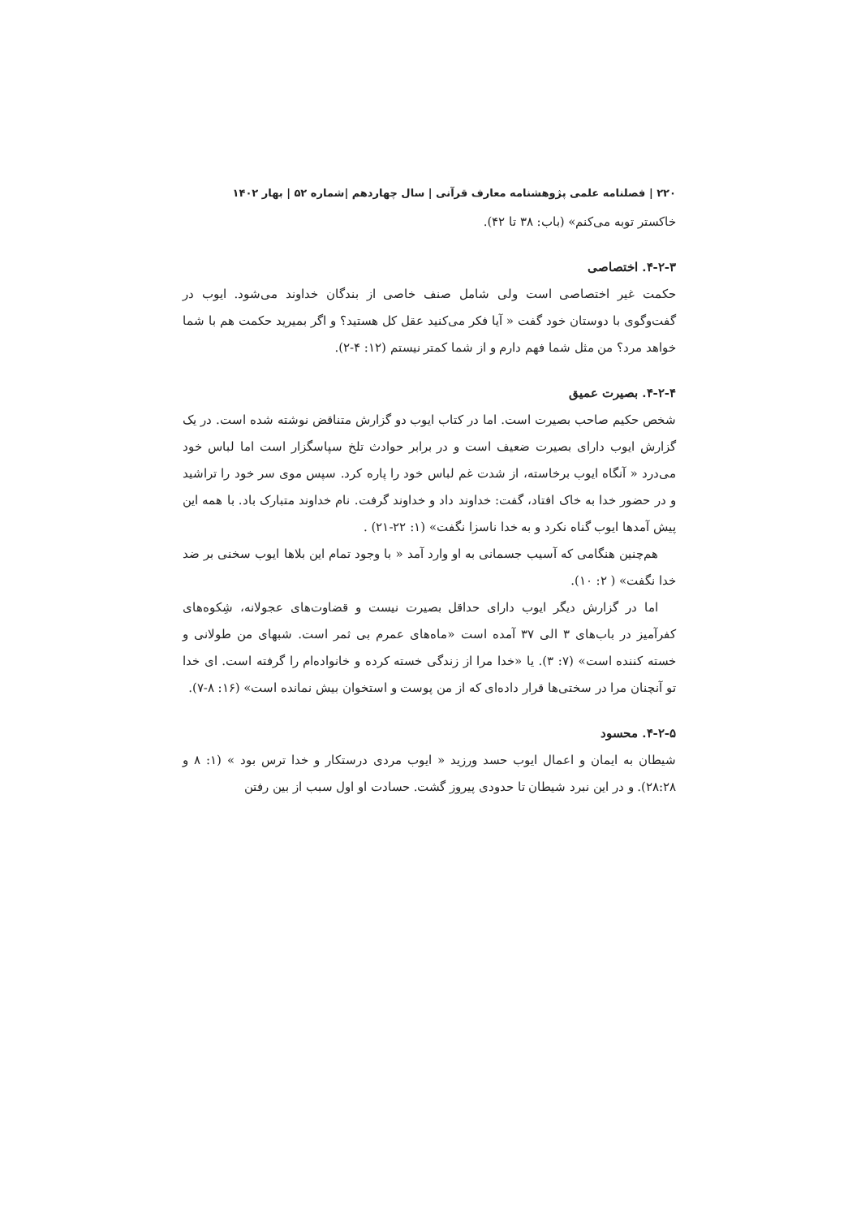۲۲۰ | فصلنامه علمی پژوهشنامه معارف قرآنی | سال چهاردهم |شماره ۵۲ | بهار ۱۴۰۲
خاکستر توبه می‌کنم» (باب: ۳۸ تا ۴۲).
۴-۲-۳. اختصاصی
حکمت غیر اختصاصی است ولی شامل صنف خاصی از بندگان خداوند می‌شود. ایوب در گفت‌وگوی با دوستان خود گفت « آیا فکر می‌کنید عقل کل هستید؟ و اگر بمیرید حکمت هم با شما خواهد مرد؟ من مثل شما فهم دارم و از شما کمتر نیستم (۱۲: ۴-۲).
۴-۲-۴. بصیرت عمیق
شخص حکیم صاحب بصیرت است. اما در کتاب ایوب دو گزارش متناقض نوشته شده است. در یک گزارش ایوب دارای بصیرت ضعیف است و در برابر حوادث تلخ سپاسگزار است اما لباس خود می‌درد « آنگاه ایوب برخاسته، از شدت غم لباس خود را پاره کرد. سپس موی سر خود را تراشید و در حضور خدا به خاک افتاد، گفت: خداوند داد و خداوند گرفت. نام خداوند متبارک باد. با همه این پیش آمدها ایوب گناه نکرد و به خدا ناسزا نگفت» (۱: ۲۲-۲۱) .
هم‌چنین هنگامی که آسیب جسمانی به او وارد آمد « با وجود تمام این بلاها ایوب سخنی بر ضد خدا نگفت» ( ۲: ۱۰).
اما در گزارش دیگر ایوب دارای حداقل بصیرت نیست و قضاوت‌های عجولانه، شِکوه‌های کفرآمیز در باب‌های ۳ الی ۳۷ آمده است «ماه‌های عمرم بی ثمر است. شبهای من طولانی و خسته کننده است» (۷: ۳). یا «خدا مرا از زندگی خسته کرده و خانواده‌ام را گرفته است. ای خدا تو آنچنان مرا در سختی‌ها قرار داده‌ای که از من پوست و استخوان بیش نمانده است» (۱۶: ۸-۷).
۴-۲-۵. محسود
شیطان به ایمان و اعمال ایوب حسد ورزید « ایوب مردی درستکار و خدا ترس بود » (۱: ۸ و ۲۸:۲۸). و در این نبرد شیطان تا حدودی پیروز گشت. حسادت او اول سبب از بین رفتن